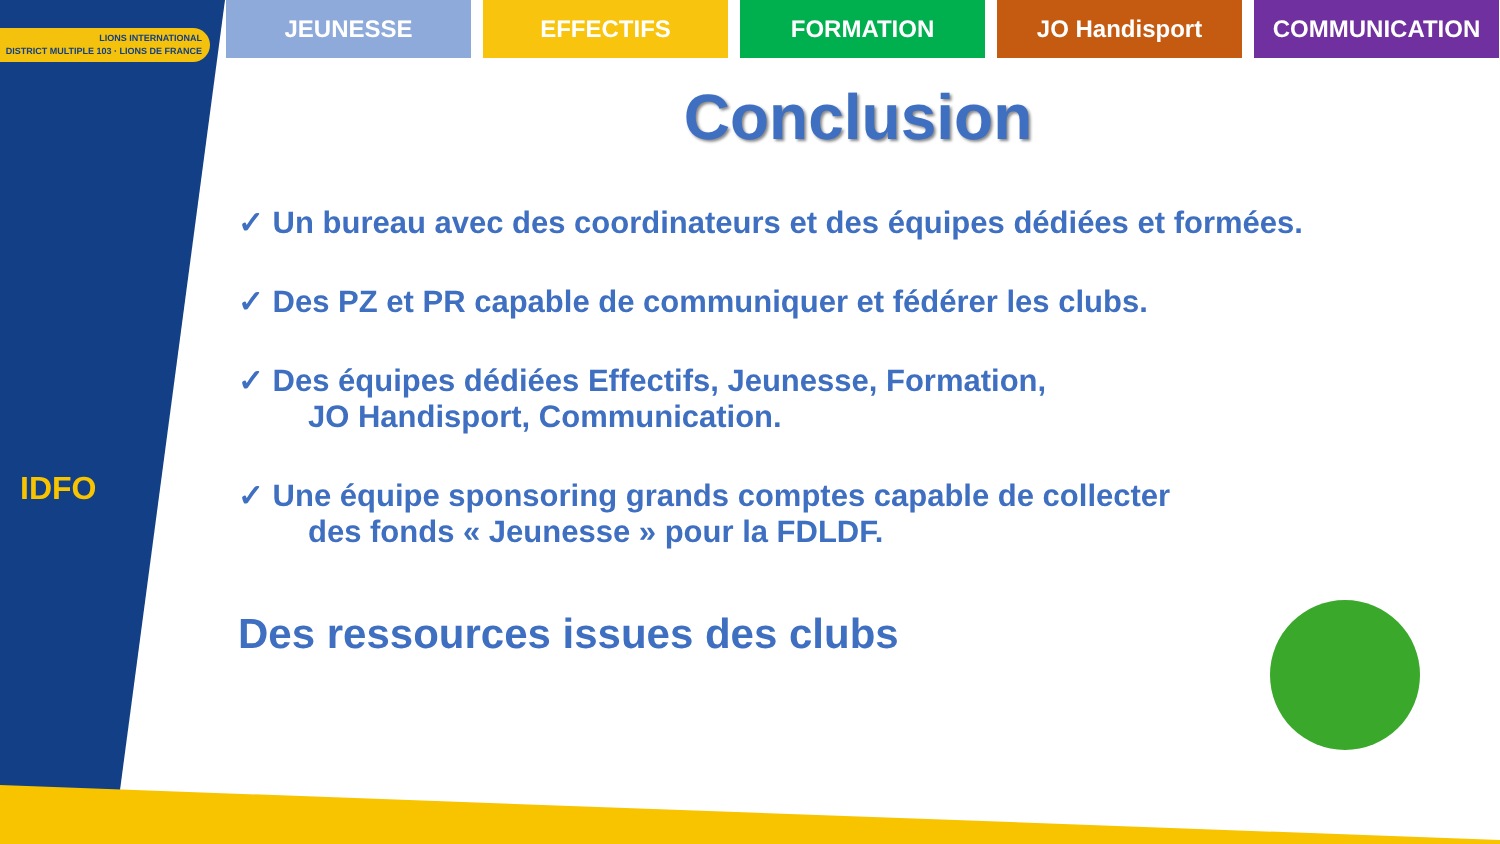LIONS INTERNATIONAL
DISTRICT MULTIPLE 103 · LIONS DE FRANCE
IDFO
JEUNESSE EFFECTIFS FORMATION JO Handisport COMMUNICATION
Conclusion
✓ Un bureau avec des coordinateurs et des équipes dédiées et formées.
✓ Des PZ et PR capable de communiquer et fédérer les clubs.
✓ Des équipes dédiées Effectifs, Jeunesse, Formation,
JO Handisport, Communication.
✓ Une équipe sponsoring grands comptes capable de collecter
des fonds « Jeunesse » pour la FDLDF.
Des ressources issues des clubs